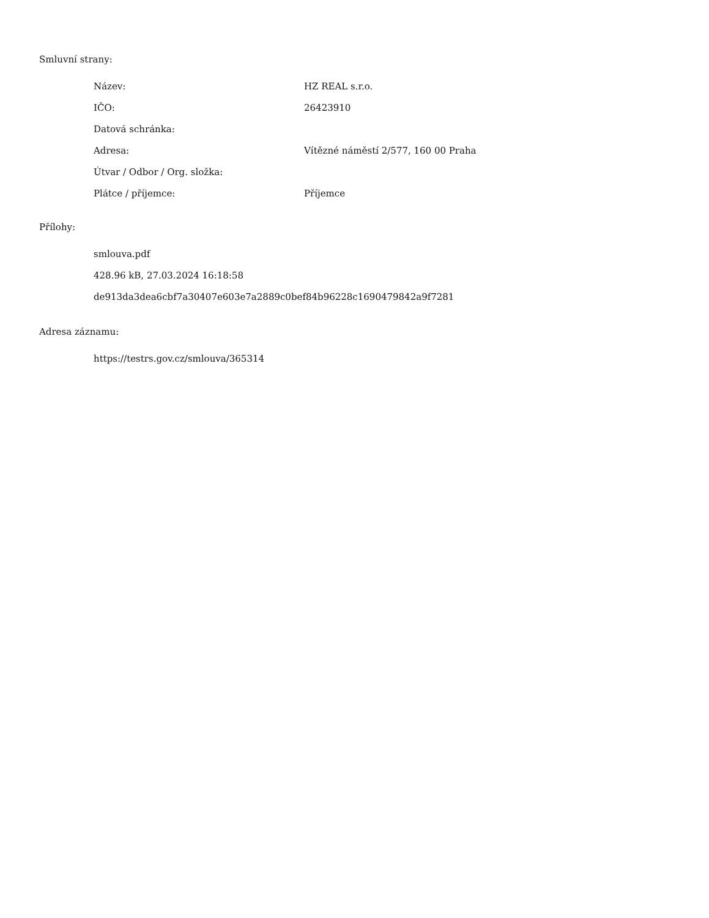Smluvní strany:
| Název: | HZ REAL s.r.o. |
| IČO: | 26423910 |
| Datová schránka: | |
| Adresa: | Vítězné náměstí 2/577, 160 00 Praha |
| Útvar / Odbor / Org. složka: | |
| Plátce / příjemce: | Příjemce |
Přílohy:
smlouva.pdf
428.96 kB, 27.03.2024 16:18:58
de913da3dea6cbf7a30407e603e7a2889c0bef84b96228c1690479842a9f7281
Adresa záznamu:
https://testrs.gov.cz/smlouva/365314